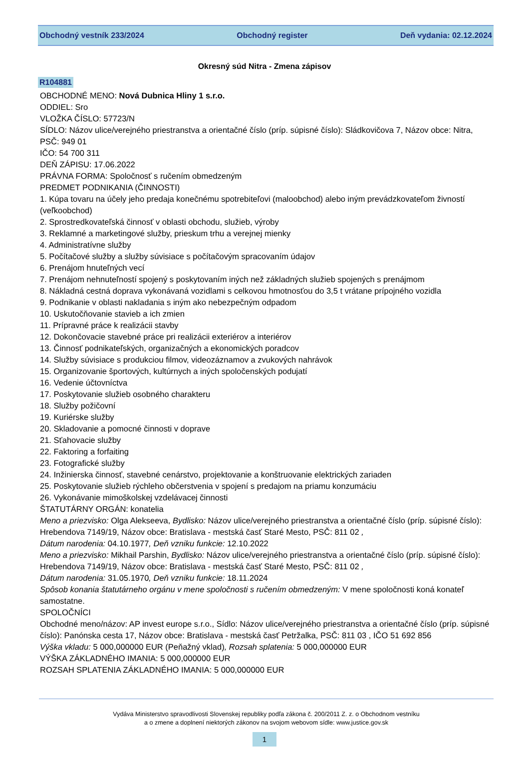Obchodný vestník 233/2024 Obchodný register Deň vydania: 02.12.2024
Okresný súd Nitra - Zmena zápisov
R104881
OBCHODNÉ MENO: Nová Dubnica Hliny 1 s.r.o.
ODDIEL: Sro
VLOŽKA ČÍSLO: 57723/N
SÍDLO: Názov ulice/verejného priestranstva a orientačné číslo (príp. súpisné číslo): Sládkovičova 7, Názov obce: Nitra, PSČ: 949 01
IČO: 54 700 311
DEŇ ZÁPISU: 17.06.2022
PRÁVNA FORMA: Spoločnosť s ručením obmedzeným
PREDMET PODNIKANIA (ČINNOSTI)
1. Kúpa tovaru na účely jeho predaja konečnému spotrebiteľovi (maloobchod) alebo iným prevádzkovateľom živností (veľkoobchod)
2. Sprostredkovateľská činnosť v oblasti obchodu, služieb, výroby
3. Reklamné a marketingové služby, prieskum trhu a verejnej mienky
4. Administratívne služby
5. Počítačové služby a služby súvisiace s počítačovým spracovaním údajov
6. Prenájom hnuteľných vecí
7. Prenájom nehnuteľností spojený s poskytovaním iných než základných služieb spojených s prenájmom
8. Nákladná cestná doprava vykonávaná vozidlami s celkovou hmotnosťou do 3,5 t vrátane prípojného vozidla
9. Podnikanie v oblasti nakladania s iným ako nebezpečným odpadom
10. Uskutočňovanie stavieb a ich zmien
11. Prípravné práce k realizácii stavby
12. Dokončovacie stavebné práce pri realizácii exteriérov a interiérov
13. Činnosť podnikateľských, organizačných a ekonomických poradcov
14. Služby súvisiace s produkciou filmov, videozáznamov a zvukových nahrávok
15. Organizovanie športových, kultúrnych a iných spoločenských podujatí
16. Vedenie účtovníctva
17. Poskytovanie služieb osobného charakteru
18. Služby požičovní
19. Kuriérske služby
20. Skladovanie a pomocné činnosti v doprave
21. Sťahovacie služby
22. Faktoring a forfaiting
23. Fotografické služby
24. Inžinierska činnosť, stavebné cenárstvo, projektovanie a konštruovanie elektrických zariaden
25. Poskytovanie služieb rýchleho občerstvenia v spojení s predajom na priamu konzumáciu
26. Vykonávanie mimoškolskej vzdelávacej činnosti
ŠTATUTÁRNY ORGÁN: konatelia
Meno a priezvisko: Olga Alekseeva, Bydlisko: Názov ulice/verejného priestranstva a orientačné číslo (príp. súpisné číslo): Hrebendova 7149/19, Názov obce: Bratislava - mestská časť Staré Mesto, PSČ: 811 02 ,
Dátum narodenia: 04.10.1977, Deň vzniku funkcie: 12.10.2022
Meno a priezvisko: Mikhail Parshin, Bydlisko: Názov ulice/verejného priestranstva a orientačné číslo (príp. súpisné číslo): Hrebendova 7149/19, Názov obce: Bratislava - mestská časť Staré Mesto, PSČ: 811 02 ,
Dátum narodenia: 31.05.1970, Deň vzniku funkcie: 18.11.2024
Spôsob konania štatutárneho orgánu v mene spoločnosti s ručením obmedzeným: V mene spoločnosti koná konateľ samostatne.
SPOLOČNÍCI
Obchodné meno/názov: AP invest europe s.r.o., Sídlo: Názov ulice/verejného priestranstva a orientačné číslo (príp. súpisné číslo): Panónska cesta 17, Názov obce: Bratislava - mestská časť Petržalka, PSČ: 811 03 , IČO 51 692 856
Výška vkladu: 5 000,000000 EUR (Peňažný vklad), Rozsah splatenia: 5 000,000000 EUR
VÝŠKA ZÁKLADNÉHO IMANIA: 5 000,000000 EUR
ROZSAH SPLATENIA ZÁKLADNÉHO IMANIA: 5 000,000000 EUR
Vydáva Ministerstvo spravodlivosti Slovenskej republiky podľa zákona č. 200/2011 Z. z. o Obchodnom vestníku
a o zmene a doplnení niektorých zákonov na svojom webovom sídle: www.justice.gov.sk
1